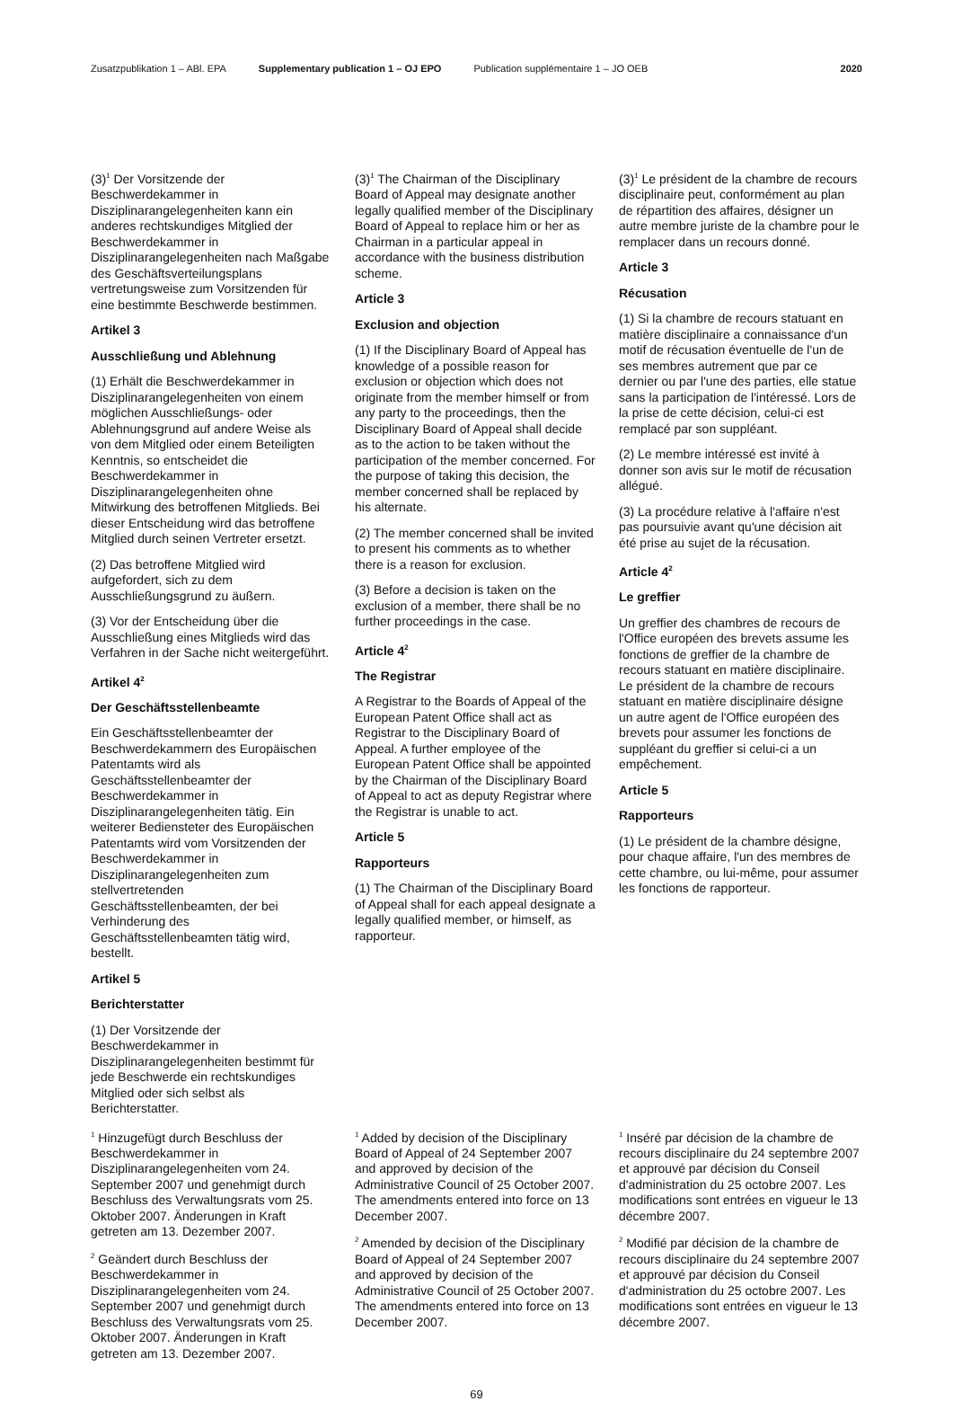Zusatzpublikation 1 – ABl. EPA Supplementary publication 1 – OJ EPO Publication supplémentaire 1 – JO OEB 2020
(3)<sup>1</sup> Der Vorsitzende der Beschwerdekammer in Disziplinarangelegenheiten kann ein anderes rechtskundiges Mitglied der Beschwerdekammer in Disziplinarangelegenheiten nach Maßgabe des Geschäftsverteilungsplans vertretungsweise zum Vorsitzenden für eine bestimmte Beschwerde bestimmen.
Artikel 3
Ausschließung und Ablehnung
(1) Erhält die Beschwerdekammer in Disziplinarangelegenheiten von einem möglichen Ausschließungs- oder Ablehnungsgrund auf andere Weise als von dem Mitglied oder einem Beteiligten Kenntnis, so entscheidet die Beschwerdekammer in Disziplinarangelegenheiten ohne Mitwirkung des betroffenen Mitglieds. Bei dieser Entscheidung wird das betroffene Mitglied durch seinen Vertreter ersetzt.
(2) Das betroffene Mitglied wird aufgefordert, sich zu dem Ausschließungsgrund zu äußern.
(3) Vor der Entscheidung über die Ausschließung eines Mitglieds wird das Verfahren in der Sache nicht weitergeführt.
Artikel 4<sup>2</sup>
Der Geschäftsstellenbeamte
Ein Geschäftsstellenbeamter der Beschwerdekammern des Europäischen Patentamts wird als Geschäftsstellenbeamter der Beschwerdekammer in Disziplinarangelegenheiten tätig. Ein weiterer Bediensteter des Europäischen Patentamts wird vom Vorsitzenden der Beschwerdekammer in Disziplinarangelegenheiten zum stellvertretenden Geschäftsstellenbeamten, der bei Verhinderung des Geschäftsstellenbeamten tätig wird, bestellt.
Artikel 5
Berichterstatter
(1) Der Vorsitzende der Beschwerdekammer in Disziplinarangelegenheiten bestimmt für jede Beschwerde ein rechtskundiges Mitglied oder sich selbst als Berichterstatter.
(3)<sup>1</sup> The Chairman of the Disciplinary Board of Appeal may designate another legally qualified member of the Disciplinary Board of Appeal to replace him or her as Chairman in a particular appeal in accordance with the business distribution scheme.
Article 3
Exclusion and objection
(1) If the Disciplinary Board of Appeal has knowledge of a possible reason for exclusion or objection which does not originate from the member himself or from any party to the proceedings, then the Disciplinary Board of Appeal shall decide as to the action to be taken without the participation of the member concerned. For the purpose of taking this decision, the member concerned shall be replaced by his alternate.
(2) The member concerned shall be invited to present his comments as to whether there is a reason for exclusion.
(3) Before a decision is taken on the exclusion of a member, there shall be no further proceedings in the case.
Article 4<sup>2</sup>
The Registrar
A Registrar to the Boards of Appeal of the European Patent Office shall act as Registrar to the Disciplinary Board of Appeal. A further employee of the European Patent Office shall be appointed by the Chairman of the Disciplinary Board of Appeal to act as deputy Registrar where the Registrar is unable to act.
Article 5
Rapporteurs
(1) The Chairman of the Disciplinary Board of Appeal shall for each appeal designate a legally qualified member, or himself, as rapporteur.
(3)<sup>1</sup> Le président de la chambre de recours disciplinaire peut, conformément au plan de répartition des affaires, désigner un autre membre juriste de la chambre pour le remplacer dans un recours donné.
Article 3
Récusation
(1) Si la chambre de recours statuant en matière disciplinaire a connaissance d'un motif de récusation éventuelle de l'un de ses membres autrement que par ce dernier ou par l'une des parties, elle statue sans la participation de l'intéressé. Lors de la prise de cette décision, celui-ci est remplacé par son suppléant.
(2) Le membre intéressé est invité à donner son avis sur le motif de récusation allégué.
(3) La procédure relative à l'affaire n'est pas poursuivie avant qu'une décision ait été prise au sujet de la récusation.
Article 4<sup>2</sup>
Le greffier
Un greffier des chambres de recours de l'Office européen des brevets assume les fonctions de greffier de la chambre de recours statuant en matière disciplinaire. Le président de la chambre de recours statuant en matière disciplinaire désigne un autre agent de l'Office européen des brevets pour assumer les fonctions de suppléant du greffier si celui-ci a un empêchement.
Article 5
Rapporteurs
(1) Le président de la chambre désigne, pour chaque affaire, l'un des membres de cette chambre, ou lui-même, pour assumer les fonctions de rapporteur.
<sup>1</sup> Hinzugefügt durch Beschluss der Beschwerdekammer in Disziplinarangelegenheiten vom 24. September 2007 und genehmigt durch Beschluss des Verwaltungsrats vom 25. Oktober 2007. Änderungen in Kraft getreten am 13. Dezember 2007.
<sup>2</sup> Geändert durch Beschluss der Beschwerdekammer in Disziplinarangelegenheiten vom 24. September 2007 und genehmigt durch Beschluss des Verwaltungsrats vom 25. Oktober 2007. Änderungen in Kraft getreten am 13. Dezember 2007.
<sup>1</sup> Added by decision of the Disciplinary Board of Appeal of 24 September 2007 and approved by decision of the Administrative Council of 25 October 2007. The amendments entered into force on 13 December 2007.
<sup>2</sup> Amended by decision of the Disciplinary Board of Appeal of 24 September 2007 and approved by decision of the Administrative Council of 25 October 2007. The amendments entered into force on 13 December 2007.
<sup>1</sup> Inséré par décision de la chambre de recours disciplinaire du 24 septembre 2007 et approuvé par décision du Conseil d'administration du 25 octobre 2007. Les modifications sont entrées en vigueur le 13 décembre 2007.
<sup>2</sup> Modifié par décision de la chambre de recours disciplinaire du 24 septembre 2007 et approuvé par décision du Conseil d'administration du 25 octobre 2007. Les modifications sont entrées en vigueur le 13 décembre 2007.
69